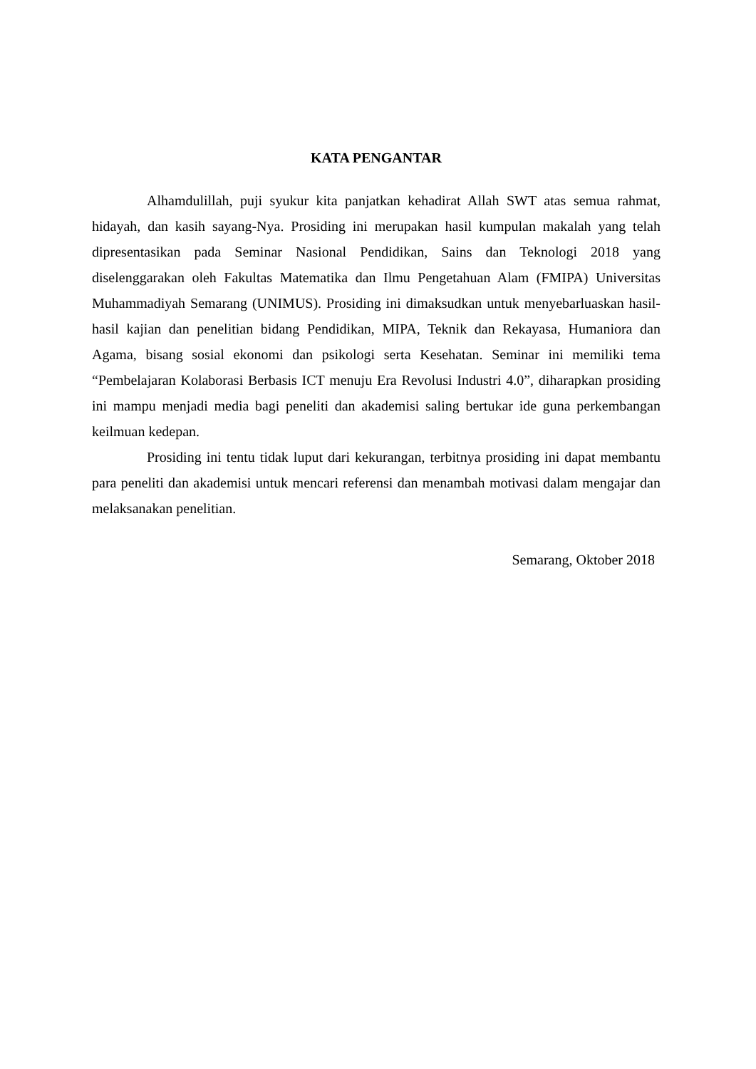KATA PENGANTAR
Alhamdulillah, puji syukur kita panjatkan kehadirat Allah SWT atas semua rahmat, hidayah, dan kasih sayang-Nya. Prosiding ini merupakan hasil kumpulan makalah yang telah dipresentasikan pada Seminar Nasional Pendidikan, Sains dan Teknologi 2018 yang diselenggarakan oleh Fakultas Matematika dan Ilmu Pengetahuan Alam (FMIPA) Universitas Muhammadiyah Semarang (UNIMUS). Prosiding ini dimaksudkan untuk menyebarluaskan hasil-hasil kajian dan penelitian bidang Pendidikan, MIPA, Teknik dan Rekayasa, Humaniora dan Agama, bisang sosial ekonomi dan psikologi serta Kesehatan. Seminar ini memiliki tema “Pembelajaran Kolaborasi Berbasis ICT menuju Era Revolusi Industri 4.0”, diharapkan prosiding ini mampu menjadi media bagi peneliti dan akademisi saling bertukar ide guna perkembangan keilmuan kedepan.
Prosiding ini tentu tidak luput dari kekurangan, terbitnya prosiding ini dapat membantu para peneliti dan akademisi untuk mencari referensi dan menambah motivasi dalam mengajar dan melaksanakan penelitian.
Semarang, Oktober 2018